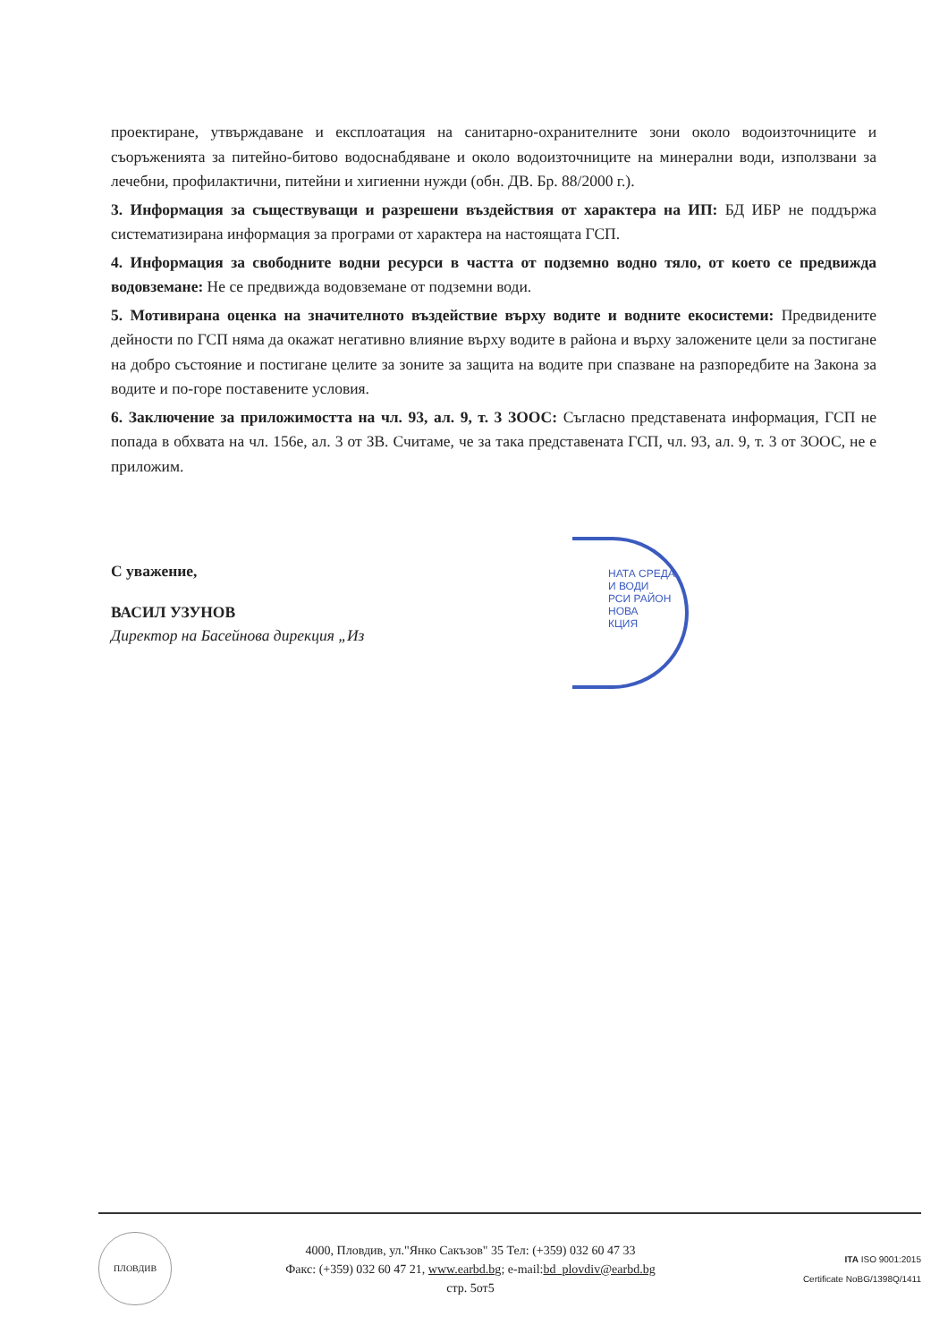проектиране, утвърждаване и експлоатация на санитарно-охранителните зони около водоизточниците и съоръженията за питейно-битово водоснабдяване и около водоизточниците на минерални води, използвани за лечебни, профилактични, питейни и хигиенни нужди (обн. ДВ. Бр. 88/2000 г.).
3. Информация за съществуващи и разрешени въздействия от характера на ИП: БД ИБР не поддържа систематизирана информация за програми от характера на настоящата ГСП.
4. Информация за свободните водни ресурси в частта от подземно водно тяло, от което се предвижда водовземане: Не се предвижда водовземане от подземни води.
5. Мотивирана оценка на значителното въздействие върху водите и водните екосистеми: Предвидените дейности по ГСП няма да окажат негативно влияние върху водите в района и върху заложените цели за постигане на добро състояние и постигане целите за зоните за защита на водите при спазване на разпоредбите на Закона за водите и по-горе поставените условия.
6. Заключение за приложимостта на чл. 93, ал. 9, т. 3 ЗООС: Съгласно представената информация, ГСП не попада в обхвата на чл. 156е, ал. 3 от ЗВ. Считаме, че за така представената ГСП, чл. 93, ал. 9, т. 3 от ЗООС, не е приложим.
С уважение,
ВАСИЛ УЗУНОВ
Директор на Басейнова дирекция „Из
НАТА СРЕДА И ВОДИ
РСИ РАЙОН
НОВА
КЦИЯ
ПЛОВДИВ
4000, Пловдив, ул."Янко Сакъзов" 35 Тел: (+359) 032 60 47 33
Факс: (+359) 032 60 47 21, www.earbd.bg; e-mail:bd_plovdiv@earbd.bg
стр. 5от5
ITA ISO 9001:2015
Certificate NoBG/1398Q/1411